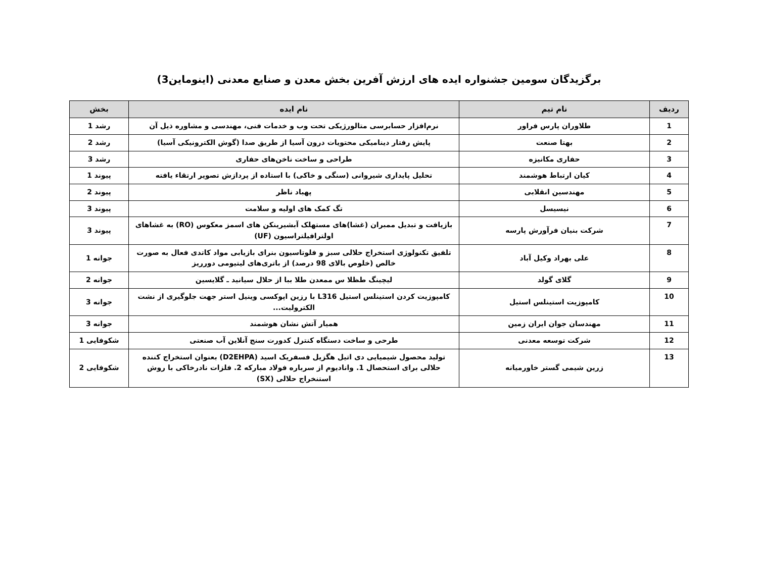برگزیدگان سومین جشنواره ایده های ارزش آفرین بخش معدن و صنایع معدنی (اینوماین3)
| ردیف | نام تیم | نام ایده | بخش |
| --- | --- | --- | --- |
| 1 | طلاوران پارس فراور | نرم‌افزار حسابرسی متالورژیکی تحت وب و خدمات فنی، مهندسی و مشاوره ذیل آن | رشد 1 |
| 2 | بهتا صنعت | پایش رفتار دینامیکی محتویات درون آسیا از طریق صدا (گوش الکترونیکی آسیا) | رشد 2 |
| 3 | حفاری مکانیزه | طراحی و ساخت ناخن‌های حفاری | رشد 3 |
| 4 | کیان ارتباط هوشمند | تحلیل پایداری شیروانی (سنگی و خاکی) با استاده از پردازش تصویر ارتقاء یافته | پیوند 1 |
| 5 | مهندسین انقلابی | پهباد ناظر | پیوند 2 |
| 6 | نیسیسل | تگ کمک های اولیه و سلامت | پیوند 3 |
| 7 | شرکت بنیان فرآورش پارسه | بازیافت و تبدیل ممبران (غشا)های مستهلک آبشیرینکن های اسمز معکوس (RO) به غشاهای اولترافیلتراسیون (UF) | پیوند 3 |
| 8 | علی بهراد وکیل آباد | تلفیق تکنولوژی استخراج حلالی سبز و فلوتاسیون بنرای بازیابی مواد کاتدی فعال به صورت خالص (خلوص بالای 98 درصد) از باتری‌های لیتیومی دورریز | جوانه 1 |
| 9 | گلای گولد | لیچینگ طظلا س ممعدن طلا ببا از حلال سیانید ـ گلایسین | جوانه 2 |
| 10 | کامپوزیت استینلس استیل | کامپوزیت کردن استینلس استیل L316 با رزین اپوکسی وینیل استر جهت جلوگیری از نشت الکترولیت... | جوانه 3 |
| 11 | مهندسان جوان ایران زمین | همیار آتش نشان هوشمند | جوانه 3 |
| 12 | شرکت توسعه معدنی | طرحی و ساخت دستگاه کنترل کدورت سنج آنلاین آب صنعتی | شکوفایی 1 |
| 13 | زرین شیمی گستر خاورمیانه | تولید محصول شیمیایی دی اتیل هگزیل فسفریک اسید (D2EHPA) بعنوان استخراج کننده حلالی برای استحصال 1. وانادیوم از سرباره فولاد مبارکه 2. فلزات نادرخاکی با روش استنخراج حلالی (SX) | شکوفایی 2 |